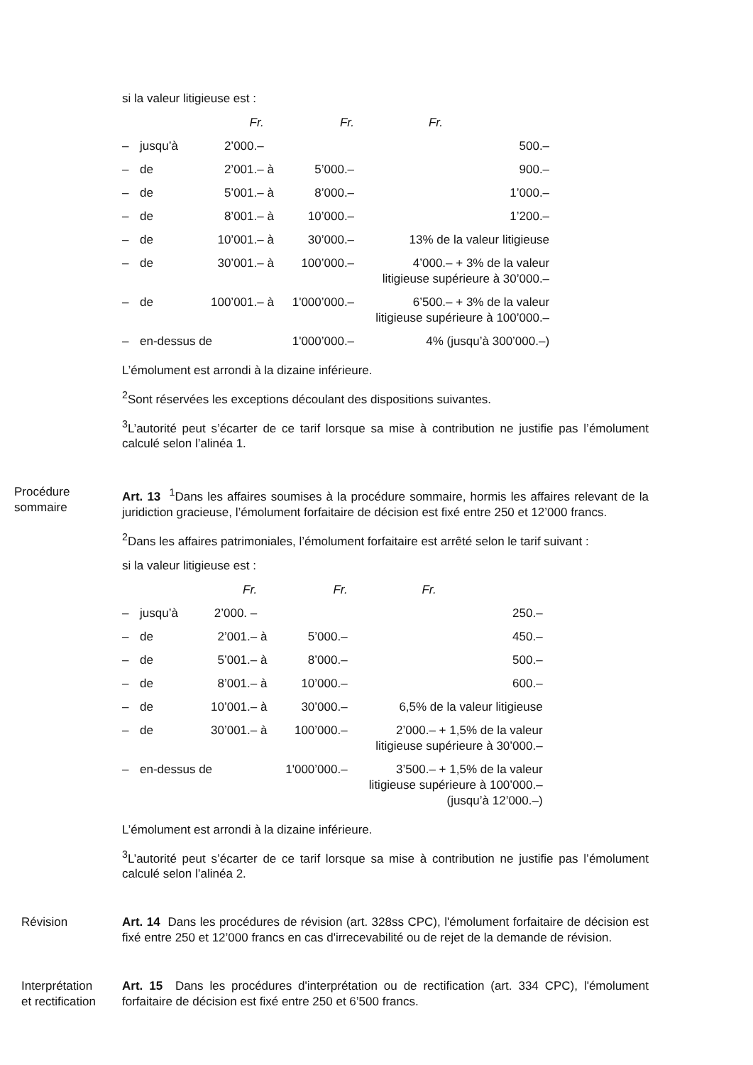si la valeur litigieuse est :
| | | Fr. | | Fr. | Fr. | |
| --- | --- | --- | --- | --- | --- | --- |
| – | jusqu’à | 2’000.– | | | 500.– | |
| – | de | 2’001.– | à | 5’000.– | 900.– | |
| – | de | 5’001.– | à | 8’000.– | 1’000.– | |
| – | de | 8’001.– | à | 10’000.– | 1’200.– | |
| – | de | 10’001.– | à | 30’000.– | 13% de la valeur litigieuse | |
| – | de | 30’001.– | à | 100’000.– | 4’000.– + 3% de la valeur litigieuse supérieure à 30’000.– | |
| – | de | 100’001.– | à | 1'000’000.– | 6’500.– + 3% de la valeur litigieuse supérieure à 100’000.– | |
| – | en-dessus de | | | 1'000’000.– | 4% (jusqu’à 300’000.–) | |
L’émolument est arrondi à la dizaine inférieure.
<sup>2</sup> Sont réservées les exceptions découlant des dispositions suivantes.
<sup>3</sup> L’autorité peut s’écarter de ce tarif lorsque sa mise à contribution ne justifie pas l’émolument calculé selon l’alinéa 1.
Procédure
sommaire
Art. 13 <sup>1</sup>Dans les affaires soumises à la procédure sommaire, hormis les affaires relevant de la juridiction gracieuse, l’émolument forfaitaire de décision est fixé entre 250 et 12’000 francs.
<sup>2</sup> Dans les affaires patrimoniales, l’émolument forfaitaire est arrêté selon le tarif suivant :
si la valeur litigieuse est :
| | | Fr. | | Fr. | Fr. | |
| --- | --- | --- | --- | --- | --- | --- |
| – | jusqu’à | 2’000. – | | | 250.– | |
| – | de | 2’001.– | à | 5’000.– | 450.– | |
| – | de | 5’001.– | à | 8’000.– | 500.– | |
| – | de | 8’001.– | à | 10’000.– | 600.– | |
| – | de | 10’001.– | à | 30’000.– | 6,5% de la valeur litigieuse | |
| – | de | 30’001.– | à | 100’000.– | 2’000.– + 1,5% de la valeur litigieuse supérieure à 30’000.– | |
| – | en-dessus de | | | 1'000’000.– | 3’500.– + 1,5% de la valeur litigieuse supérieure à 100’000.– (jusqu’à 12’000.–) | |
L’émolument est arrondi à la dizaine inférieure.
<sup>3</sup> L’autorité peut s’écarter de ce tarif lorsque sa mise à contribution ne justifie pas l’émolument calculé selon l’alinéa 2.
Révision Art. 14 Dans les procédures de révision (art. 328ss CPC), l'émolument forfaitaire de décision est fixé entre 250 et 12’000 francs en cas d'irrecevabilité ou de rejet de la demande de révision.
Interprétation
et rectification
Art. 15 Dans les procédures d'interprétation ou de rectification (art. 334 CPC), l'émolument forfaitaire de décision est fixé entre 250 et 6’500 francs.